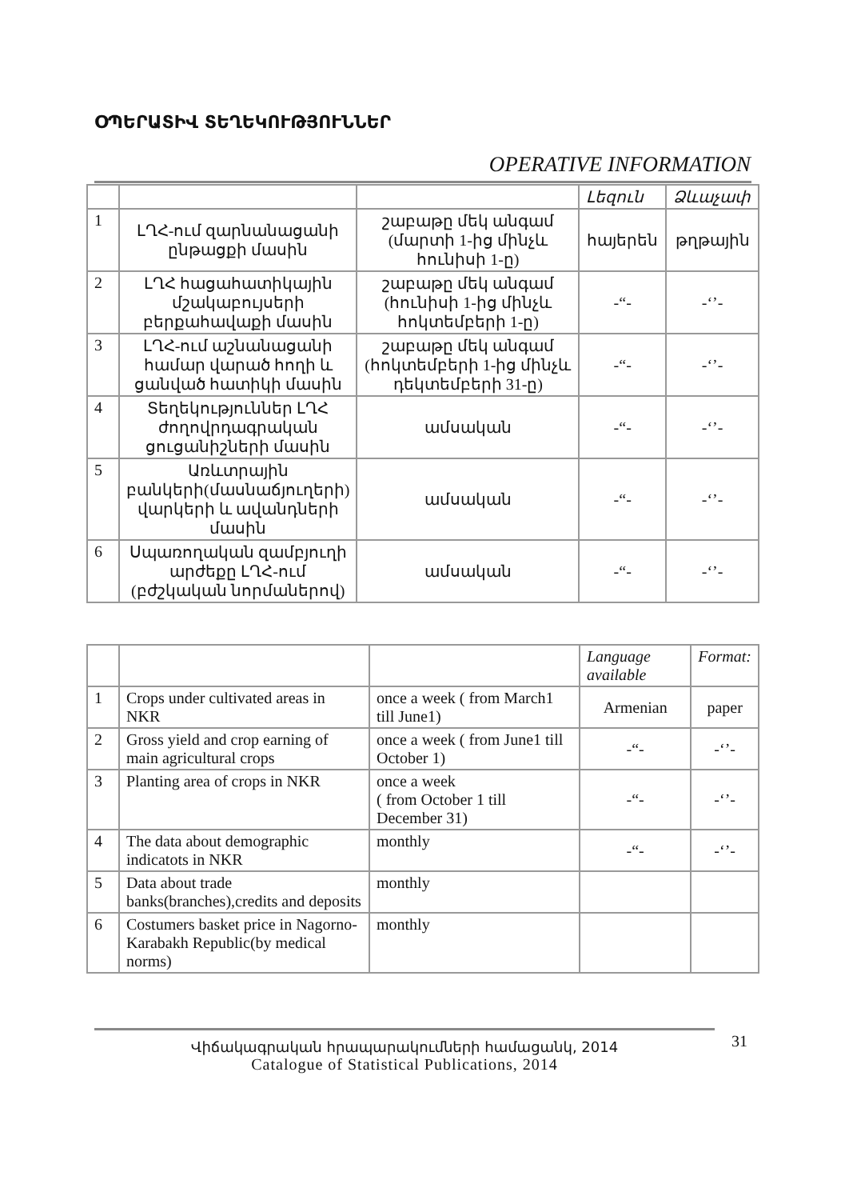ՕՊԵՐԱՏԻՎ ՏԵՂԵԿՈՒԹՅՈՒՆՆԵՐ
OPERATIVE INFORMATION
| | | | Լեզուն | Ձևաչափ |
| --- | --- | --- | --- | --- |
| 1 | ԼՂՀ-ում զարնանացանի ընթացքի մասին | շաբաթը մեկ անգամ (մարտի 1-ից մինչև հունիսի 1-ը) | հայերեն | թղթային |
| 2 | ԼՂՀ հացահատիկային մշակաբույսերի բերքահավաքի մասին | շաբաթը մեկ անգամ (հունիսի 1-ից մինչև հոկտեմբերի 1-ը) | -“- | -‘’- |
| 3 | ԼՂՀ-ում աշնանացանի համար վարած հողի և ցանված հատիկի մասին | շաբաթը մեկ անգամ (հոկտեմբերի 1-ից մինչև դեկտեմբերի 31-ը) | -“- | -‘’- |
| 4 | Տեղեկություններ ԼՂՀ ժողովրդագրական ցուցանիշների մասին | ամսական | -“- | -‘’- |
| 5 | Առևտրային բանկերի(մասնաճյուղերի) վարկերի և ավանդների մասին | ամսական | -“- | -‘’- |
| 6 | Սպառողական զամբյուղի արժեքը ԼՂՀ-ում (բժշկական նորմաներով) | ամսական | -“- | -‘’- |
| | | | Language available | Format: |
| --- | --- | --- | --- | --- |
| 1 | Crops under cultivated areas in NKR | once a week ( from March1 till June1) | Armenian | paper |
| 2 | Gross yield and crop earning of main agricultural crops | once a week ( from June1 till October 1) | -“- | -‘’- |
| 3 | Planting area of crops in NKR | once a week ( from October 1 till December 31) | -“- | -‘’- |
| 4 | The data about demographic indicatots in NKR | monthly | -“- | -‘’- |
| 5 | Data about trade banks(branches),credits and deposits | monthly | | |
| 6 | Costumers basket price in Nagorno-Karabakh Republic(by medical norms) | monthly | | |
Վիճակագրական հրապարակումների համացանկ, 2014
Catalogue of Statistical Publications, 2014
31